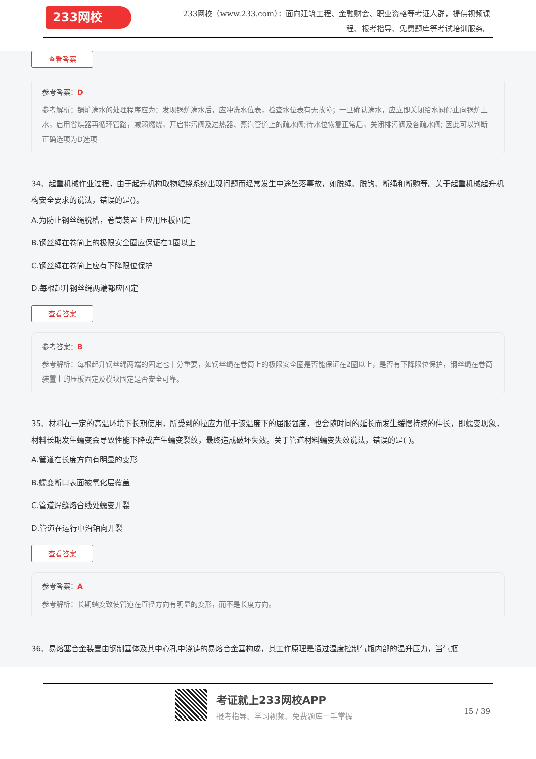233网校
233网校（www.233.com）：面向建筑工程、金融财会、职业资格等考证人群，提供视频课程、报考指导、免费题库等考试培训服务。
查看答案
参考答案：D
参考解析：锅炉满水的处理程序应为：发现锅炉满水后，应冲洗水位表，检查水位表有无故障；一旦确认满水，应立即关闭给水阀停止向锅炉上水，启用省煤器再循环管路，减弱燃烧，开启排污阀及过热器、蒸汽管道上的疏水阀;待水位恢复正常后，关闭排污阀及各疏水阀; 因此可以判断正确选项为D选项
34、起重机械作业过程，由于起升机构取物缠绕系统出现问题而经常发生中途坠落事故，如脱绳、脱钩、断绳和断购等。关于起重机械起升机构安全要求的说法，错误的是()。
A.为防止钢丝绳脱槽，卷筒装置上应用压板固定
B.钢丝绳在卷筒上的极限安全圈应保证在1圈以上
C.钢丝绳在卷筒上应有下降限位保护
D.每根起升钢丝绳两端都应固定
查看答案
参考答案：B
参考解析：每根起升钢丝绳两端的固定也十分重要，如钢丝绳在卷筒上的极限安全圈是否能保证在2圈以上，是否有下降限位保护，钢丝绳在卷筒装置上的压板固定及模块固定是否安全可靠。
35、材料在一定的高温环境下长期使用，所受到的拉应力低于该温度下的屈服强度，也会随时间的延长而发生缓慢持续的伸长，即蠕变现象，材料长期发生蠕变会导致性能下降或产生蠕变裂纹，最终造成破坏失效。关于管道材料蠕变失效说法，错误的是( )。
A.管道在长度方向有明显的变形
B.蠕变断口表面被氧化层覆盖
C.管道焊缝熔合线处蠕变开裂
D.管道在运行中沿轴向开裂
查看答案
参考答案：A
参考解析：长期蠕变致使管道在直径方向有明显的变形，而不是长度方向。
36、易熔塞合金装置由钢制塞体及其中心孔中浇铸的易熔合金塞构成，其工作原理是通过温度控制气瓶内部的温升压力，当气瓶
考证就上233网校APP
报考指导、学习视频、免费题库一手掌握 15 / 39